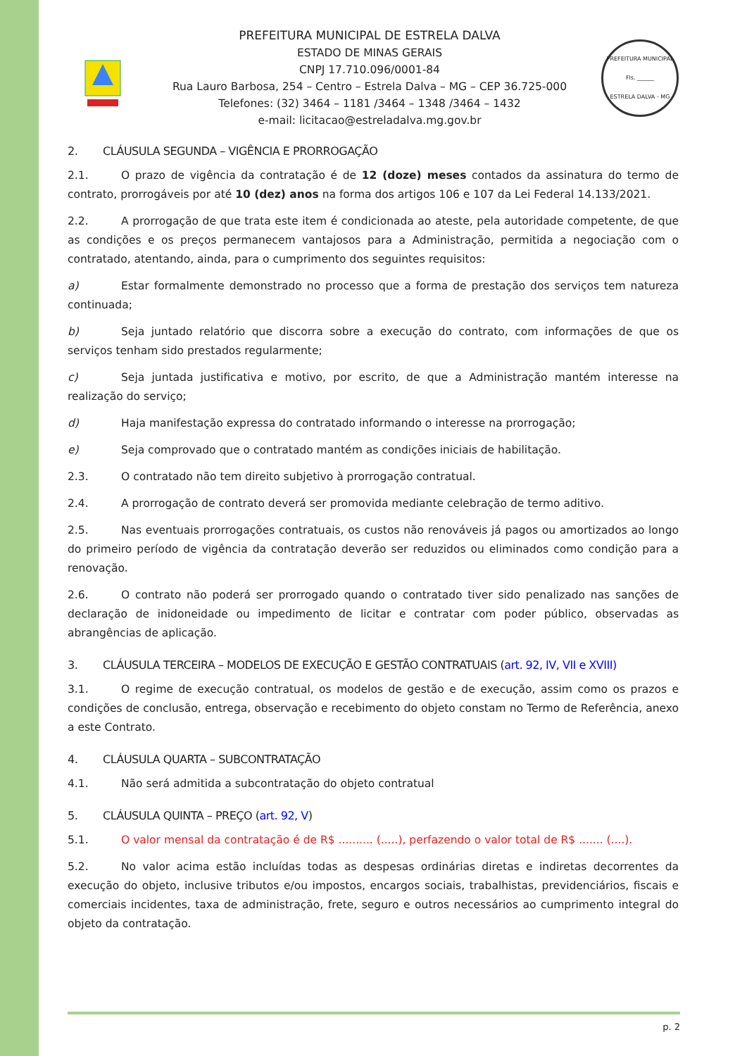PREFEITURA MUNICIPAL DE ESTRELA DALVA
ESTADO DE MINAS GERAIS
CNPJ 17.710.096/0001-84
Rua Lauro Barbosa, 254 – Centro – Estrela Dalva – MG – CEP 36.725-000
Telefones: (32) 3464 – 1181 /3464 – 1348 /3464 – 1432
e-mail: licitacao@estreladalva.mg.gov.br
PREFEITURA MUNICIPAL
Fls. ______
ESTRELA DALVA - MG
2. CLÁUSULA SEGUNDA – VIGÊNCIA E PRORROGAÇÃO
2.1. O prazo de vigência da contratação é de 12 (doze) meses contados da assinatura do termo de contrato, prorrogáveis por até 10 (dez) anos na forma dos artigos 106 e 107 da Lei Federal 14.133/2021.
2.2. A prorrogação de que trata este item é condicionada ao ateste, pela autoridade competente, de que as condições e os preços permanecem vantajosos para a Administração, permitida a negociação com o contratado, atentando, ainda, para o cumprimento dos seguintes requisitos:
a) Estar formalmente demonstrado no processo que a forma de prestação dos serviços tem natureza continuada;
b) Seja juntado relatório que discorra sobre a execução do contrato, com informações de que os serviços tenham sido prestados regularmente;
c) Seja juntada justificativa e motivo, por escrito, de que a Administração mantém interesse na realização do serviço;
d) Haja manifestação expressa do contratado informando o interesse na prorrogação;
e) Seja comprovado que o contratado mantém as condições iniciais de habilitação.
2.3. O contratado não tem direito subjetivo à prorrogação contratual.
2.4. A prorrogação de contrato deverá ser promovida mediante celebração de termo aditivo.
2.5. Nas eventuais prorrogações contratuais, os custos não renováveis já pagos ou amortizados ao longo do primeiro período de vigência da contratação deverão ser reduzidos ou eliminados como condição para a renovação.
2.6. O contrato não poderá ser prorrogado quando o contratado tiver sido penalizado nas sanções de declaração de inidoneidade ou impedimento de licitar e contratar com poder público, observadas as abrangências de aplicação.
3. CLÁUSULA TERCEIRA – MODELOS DE EXECUÇÃO E GESTÃO CONTRATUAIS (art. 92, IV, VII e XVIII)
3.1. O regime de execução contratual, os modelos de gestão e de execução, assim como os prazos e condições de conclusão, entrega, observação e recebimento do objeto constam no Termo de Referência, anexo a este Contrato.
4. CLÁUSULA QUARTA – SUBCONTRATAÇÃO
4.1. Não será admitida a subcontratação do objeto contratual
5. CLÁUSULA QUINTA – PREÇO (art. 92, V)
5.1. O valor mensal da contratação é de R$ .......... (.....), perfazendo o valor total de R$ ....... (....).
5.2. No valor acima estão incluídas todas as despesas ordinárias diretas e indiretas decorrentes da execução do objeto, inclusive tributos e/ou impostos, encargos sociais, trabalhistas, previdenciários, fiscais e comerciais incidentes, taxa de administração, frete, seguro e outros necessários ao cumprimento integral do objeto da contratação.
p. 2